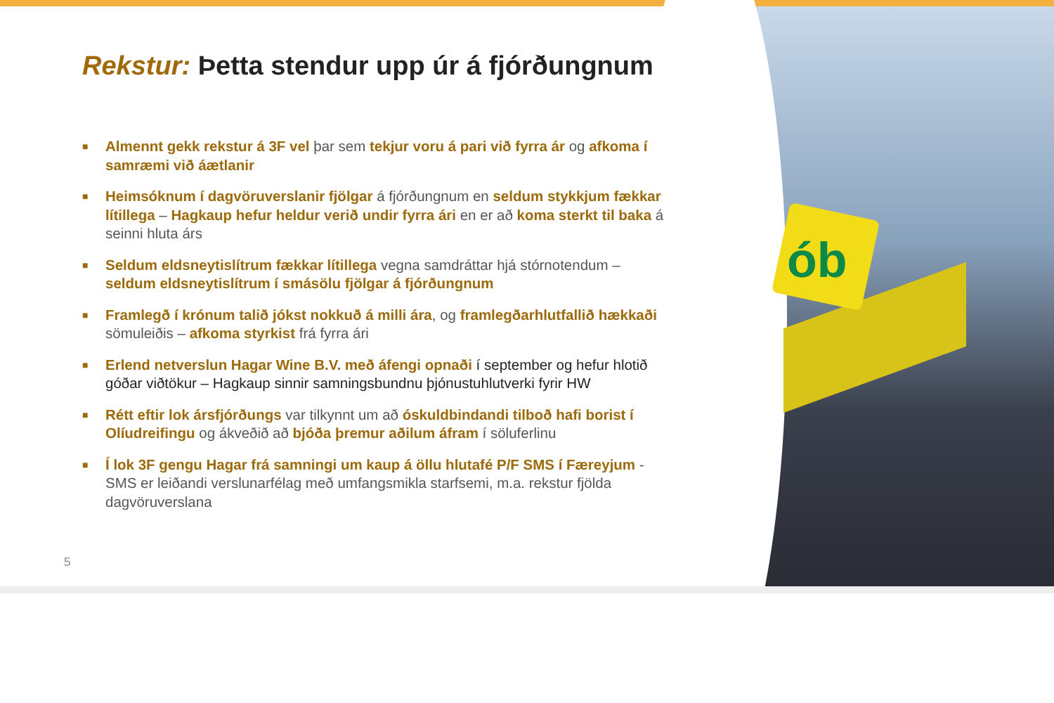ób
Rekstur: Þetta stendur upp úr á fjórðungnum
■ Almennt gekk rekstur á 3F vel þar sem tekjur voru á pari við fyrra ár og afkoma í samræmi við áætlanir
■ Heimsóknum í dagvöruverslanir fjölgar á fjórðungnum en seldum stykkjum fækkar lítillega – Hagkaup hefur heldur verið undir fyrra ári en er að koma sterkt til baka á seinni hluta árs
■ Seldum eldsneytislítrum fækkar lítillega vegna samdráttar hjá stórnotendum – seldum eldsneytislítrum í smásölu fjölgar á fjórðungnum
■ Framlegð í krónum talið jókst nokkuð á milli ára, og framlegðarhlutfallið hækkaði sömuleiðis – afkoma styrkist frá fyrra ári
■ Erlend netverslun Hagar Wine B.V. með áfengi opnaði í september og hefur hlotið góðar viðtökur – Hagkaup sinnir samningsbundnu þjónustuhlutverki fyrir HW
■ Rétt eftir lok ársfjórðungs var tilkynnt um að óskuldbindandi tilboð hafi borist í Olíudreifingu og ákveðið að bjóða þremur aðilum áfram í söluferlinu
■ Í lok 3F gengu Hagar frá samningi um kaup á öllu hlutafé P/F SMS í Færeyjum - SMS er leiðandi verslunarfélag með umfangsmikla starfsemi, m.a. rekstur fjölda dagvöruverslana
5